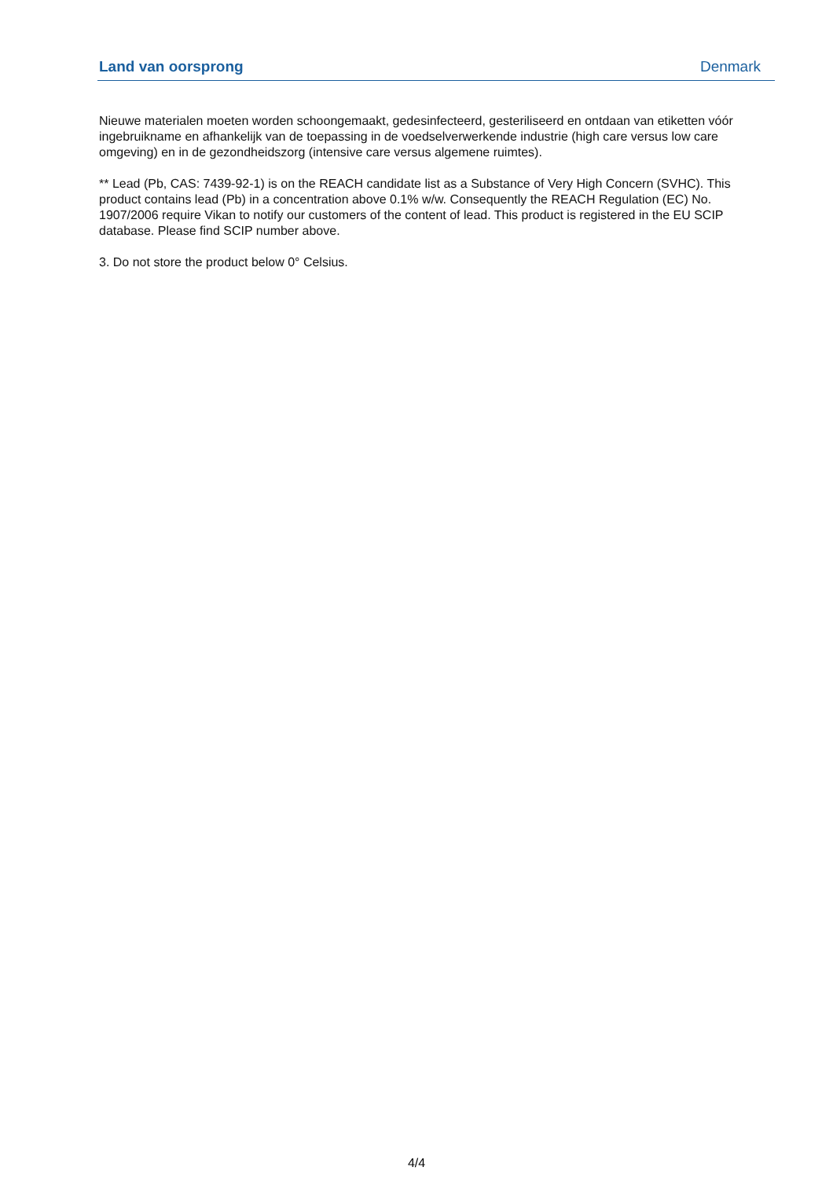| Land van oorsprong | Denmark |
Nieuwe materialen moeten worden schoongemaakt, gedesinfecteerd, gesteriliseerd en ontdaan van etiketten vóór ingebruikname en afhankelijk van de toepassing in de voedselverwerkende industrie (high care versus low care omgeving) en in de gezondheidszorg (intensive care versus algemene ruimtes).
** Lead (Pb, CAS: 7439-92-1) is on the REACH candidate list as a Substance of Very High Concern (SVHC). This product contains lead (Pb) in a concentration above 0.1% w/w. Consequently the REACH Regulation (EC) No. 1907/2006 require Vikan to notify our customers of the content of lead. This product is registered in the EU SCIP database. Please find SCIP number above.
3. Do not store the product below 0° Celsius.
4/4